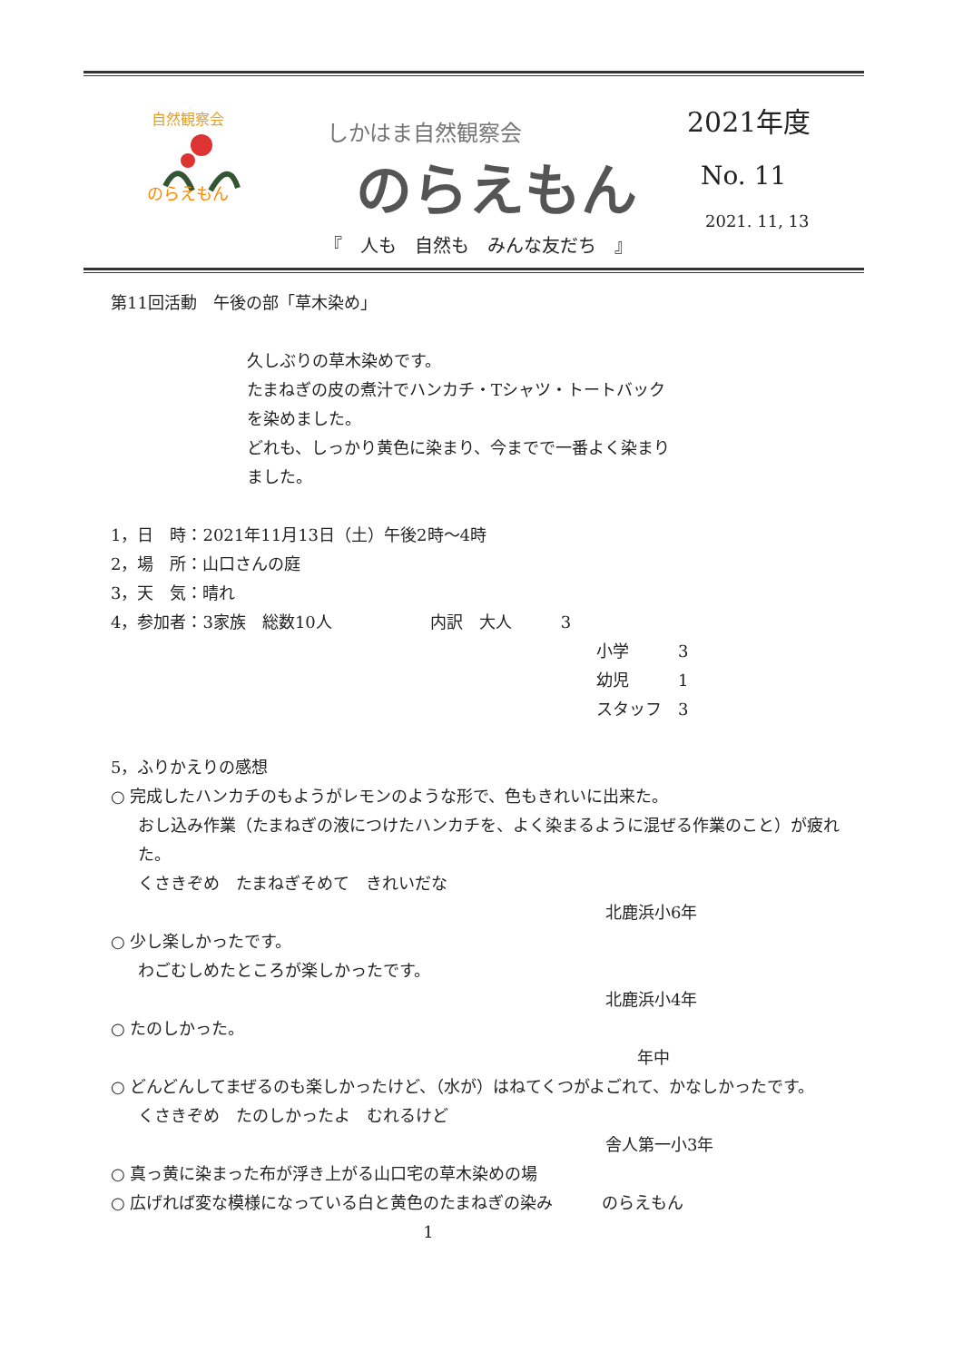自然観察会
のらえもん
しかはま自然観察会
のらえもん
2021年度
No. 11
2021. 11, 13
『　人も　自然も　みんな友だち　』
第11回活動　午後の部「草木染め」
久しぶりの草木染めです。
たまねぎの皮の煮汁でハンカチ・Tシャツ・トートバック
を染めました。
どれも、しっかり黄色に染まり、今までで一番よく染まり
ました。
1，日　時：2021年11月13日（土）午後2時～4時
2，場　所：山口さんの庭
3，天　気：晴れ
4，参加者：3家族　総数10人　　　　　　内訳　大人　　　3
小学　　　3
幼児　　　1
スタッフ　3
5，ふりかえりの感想
○ 完成したハンカチのもようがレモンのような形で、色もきれいに出来た。
おし込み作業（たまねぎの液につけたハンカチを、よく染まるように混ぜる作業のこと）が疲れた。
くさきぞめ　たまねぎそめて　きれいだな
北鹿浜小6年
○ 少し楽しかったです。
わごむしめたところが楽しかったです。
北鹿浜小4年
○ たのしかった。
年中
○ どんどんしてまぜるのも楽しかったけど、（水が）はねてくつがよごれて、かなしかったです。
くさきぞめ　たのしかったよ　むれるけど
舎人第一小3年
○ 真っ黄に染まった布が浮き上がる山口宅の草木染めの場
○ 広げれば変な模様になっている白と黄色のたまねぎの染み　　　のらえもん
1